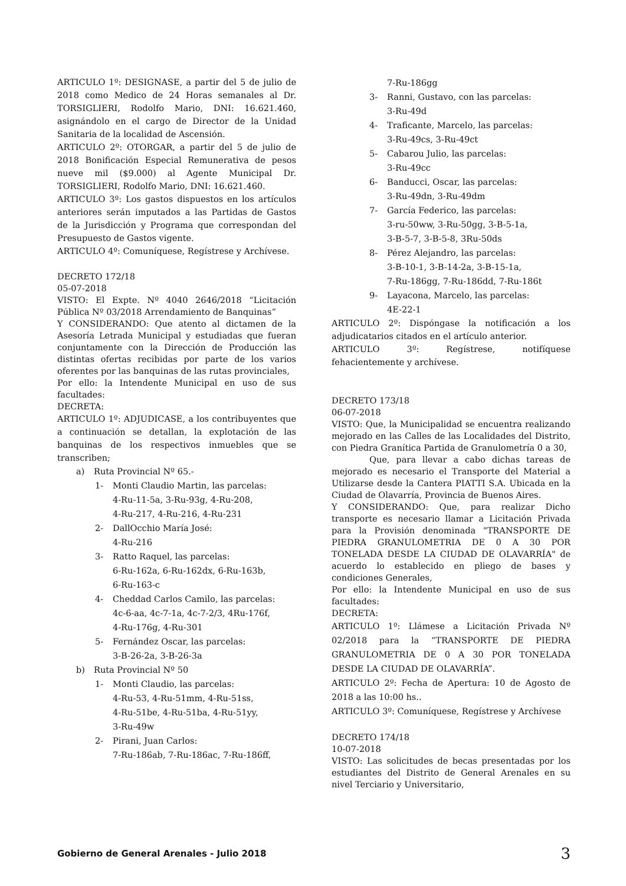ARTICULO 1º: DESIGNASE, a partir del 5 de julio de 2018 como Medico de 24 Horas semanales al Dr. TORSIGLIERI, Rodolfo Mario, DNI: 16.621.460, asignándolo en el cargo de Director de la Unidad Sanitaria de la localidad de Ascensión.
ARTICULO 2º: OTORGAR, a partir del 5 de julio de 2018 Bonificación Especial Remunerativa de pesos nueve mil ($9.000) al Agente Municipal Dr. TORSIGLIERI, Rodolfo Mario, DNI: 16.621.460.
ARTICULO 3º: Los gastos dispuestos en los artículos anteriores serán imputados a las Partidas de Gastos de la Jurisdicción y Programa que correspondan del Presupuesto de Gastos vigente.
ARTICULO 4º: Comuníquese, Regístrese y Archívese.
DECRETO 172/18
05-07-2018
VISTO: El Expte. Nº 4040 2646/2018 “Licitación Pública Nº 03/2018 Arrendamiento de Banquinas”
Y CONSIDERANDO: Que atento al dictamen de la Asesoría Letrada Municipal y estudiadas que fueran conjuntamente con la Dirección de Producción las distintas ofertas recibidas por parte de los varios oferentes por las banquinas de las rutas provinciales,
Por ello: la Intendente Municipal en uso de sus facultades:
DECRETA:
ARTICULO 1º: ADJUDICASE, a los contribuyentes que a continuación se detallan, la explotación de las banquinas de los respectivos inmuebles que se transcriben;
a) Ruta Provincial Nº 65.-
1- Monti Claudio Martin, las parcelas:
4-Ru-11-5a, 3-Ru-93g, 4-Ru-208,
4-Ru-217, 4-Ru-216, 4-Ru-231
2- DallOcchio María José:
4-Ru-216
3- Ratto Raquel, las parcelas:
6-Ru-162a, 6-Ru-162dx, 6-Ru-163b,
6-Ru-163-c
4- Cheddad Carlos Camilo, las parcelas:
4c-6-aa, 4c-7-1a, 4c-7-2/3, 4Ru-176f,
4-Ru-176g, 4-Ru-301
5- Fernández Oscar, las parcelas:
3-B-26-2a, 3-B-26-3a
b) Ruta Provincial Nº 50
1- Monti Claudio, las parcelas:
4-Ru-53, 4-Ru-51mm, 4-Ru-51ss,
4-Ru-51be, 4-Ru-51ba, 4-Ru-51yy,
3-Ru-49w
2- Pirani, Juan Carlos:
7-Ru-186ab, 7-Ru-186ac, 7-Ru-186ff,
7-Ru-186gg
3- Ranni, Gustavo, con las parcelas:
3-Ru-49d
4- Traficante, Marcelo, las parcelas:
3-Ru-49cs, 3-Ru-49ct
5- Cabarou Julio, las parcelas:
3-Ru-49cc
6- Banducci, Oscar, las parcelas:
3-Ru-49dn, 3-Ru-49dm
7- García Federico, las parcelas:
3-ru-50ww, 3-Ru-50gg, 3-B-5-1a,
3-B-5-7, 3-B-5-8, 3Ru-50ds
8- Pérez Alejandro, las parcelas:
3-B-10-1, 3-B-14-2a, 3-B-15-1a,
7-Ru-186gg, 7-Ru-186dd, 7-Ru-186t
9- Layacona, Marcelo, las parcelas:
4E-22-1
ARTICULO 2º: Dispóngase la notificación a los adjudicatarios citados en el artículo anterior.
ARTICULO 3º: Regístrese, notifíquese fehacientemente y archívese.
DECRETO 173/18
06-07-2018
VISTO: Que, la Municipalidad se encuentra realizando mejorado en las Calles de las Localidades del Distrito, con Piedra Granítica Partida de Granulometría 0 a 30,
Que, para llevar a cabo dichas tareas de mejorado es necesario el Transporte del Material a Utilizarse desde la Cantera PIATTI S.A. Ubicada en la Ciudad de Olavarría, Provincia de Buenos Aires.
Y CONSIDERANDO: Que, para realizar Dicho transporte es necesario llamar a Licitación Privada para la Provisión denominada "TRANSPORTE DE PIEDRA GRANULOMETRIA DE 0 A 30 POR TONELADA DESDE LA CIUDAD DE OLAVARRÍA" de acuerdo lo establecido en pliego de bases y condiciones Generales,
Por ello: la Intendente Municipal en uso de sus facultades:
DECRETA:
ARTICULO 1º: Llámese a Licitación Privada Nº 02/2018 para la “TRANSPORTE DE PIEDRA GRANULOMETRIA DE 0 A 30 POR TONELADA DESDE LA CIUDAD DE OLAVARRÍA”.
ARTICULO 2º: Fecha de Apertura: 10 de Agosto de 2018 a las 10:00 hs..
ARTICULO 3º: Comuníquese, Regístrese y Archívese
DECRETO 174/18
10-07-2018
VISTO: Las solicitudes de becas presentadas por los estudiantes del Distrito de General Arenales en su nivel Terciario y Universitario,
Gobierno de General Arenales - Julio 2018 3